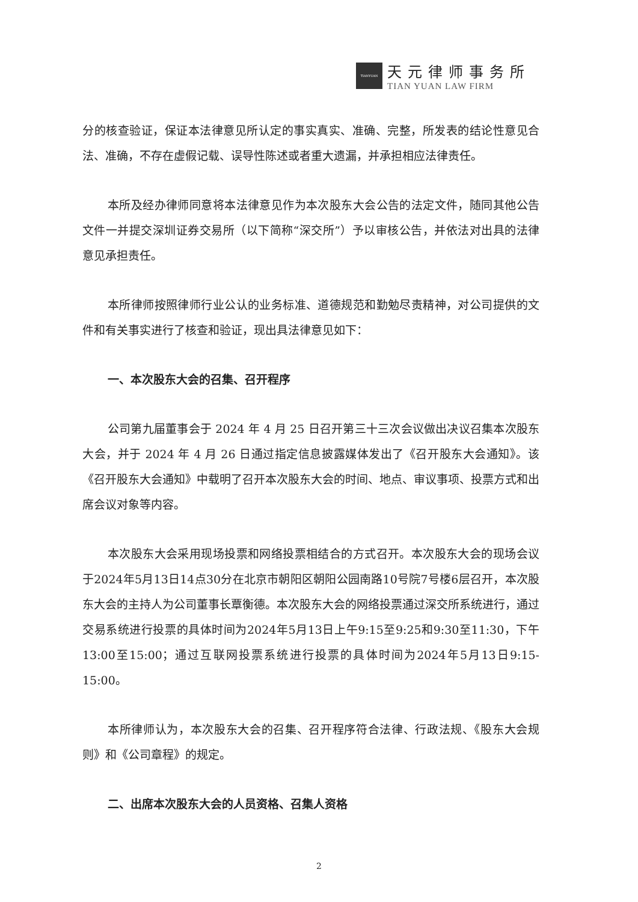TIANYUAN
天元律师事务所
TIAN YUAN LAW FIRM
分的核查验证，保证本法律意见所认定的事实真实、准确、完整，所发表的结论性意见合法、准确，不存在虚假记载、误导性陈述或者重大遗漏，并承担相应法律责任。
本所及经办律师同意将本法律意见作为本次股东大会公告的法定文件，随同其他公告文件一并提交深圳证券交易所（以下简称“深交所”）予以审核公告，并依法对出具的法律意见承担责任。
本所律师按照律师行业公认的业务标准、道德规范和勤勉尽责精神，对公司提供的文件和有关事实进行了核查和验证，现出具法律意见如下：
一、本次股东大会的召集、召开程序
公司第九届董事会于 2024 年 4 月 25 日召开第三十三次会议做出决议召集本次股东大会，并于 2024 年 4 月 26 日通过指定信息披露媒体发出了《召开股东大会通知》。该《召开股东大会通知》中载明了召开本次股东大会的时间、地点、审议事项、投票方式和出席会议对象等内容。
本次股东大会采用现场投票和网络投票相结合的方式召开。本次股东大会的现场会议于2024年5月13日14点30分在北京市朝阳区朝阳公园南路10号院7号楼6层召开，本次股东大会的主持人为公司董事长覃衡德。本次股东大会的网络投票通过深交所系统进行，通过交易系统进行投票的具体时间为2024年5月13日上午9:15至9:25和9:30至11:30，下午13:00至15:00；通过互联网投票系统进行投票的具体时间为2024年5月13日9:15-15:00。
本所律师认为，本次股东大会的召集、召开程序符合法律、行政法规、《股东大会规则》和《公司章程》的规定。
二、出席本次股东大会的人员资格、召集人资格
2